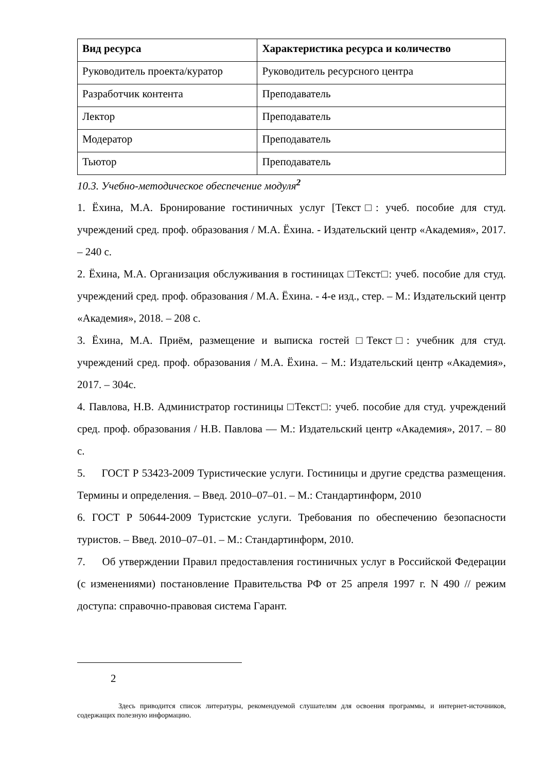| Вид ресурса | Характеристика ресурса и количество |
| --- | --- |
| Руководитель проекта/куратор | Руководитель ресурсного центра |
| Разработчик контента | Преподаватель |
| Лектор | Преподаватель |
| Модератор | Преподаватель |
| Тьютор | Преподаватель |
10.3. Учебно-методическое обеспечение модуля<sup>2</sup>
1. Ёхина, М.А. Бронирование гостиничных услуг [Текст□: учеб. пособие для студ. учреждений сред. проф. образования / М.А. Ёхина. - Издательский центр «Академия», 2017. – 240 с.
2. Ёхина, М.А. Организация обслуживания в гостиницах □Текст□: учеб. пособие для студ. учреждений сред. проф. образования / М.А. Ёхина. - 4-е изд., стер. – М.: Издательский центр «Академия», 2018. – 208 с.
3. Ёхина, М.А. Приём, размещение и выписка гостей □Текст□: учебник для студ. учреждений сред. проф. образования / М.А. Ёхина. – М.: Издательский центр «Академия», 2017. – 304с.
4. Павлова, Н.В. Администратор гостиницы □Текст□: учеб. пособие для студ. учреждений сред. проф. образования / Н.В. Павлова — М.: Издательский центр «Академия», 2017. – 80 с.
5. ГОСТ Р 53423-2009 Туристические услуги. Гостиницы и другие средства размещения. Термины и определения. – Введ. 2010–07–01. – М.: Стандартинформ, 2010
6. ГОСТ Р 50644-2009 Туристские услуги. Требования по обеспечению безопасности туристов. – Введ. 2010–07–01. – М.: Стандартинформ, 2010.
7. Об утверждении Правил предоставления гостиничных услуг в Российской Федерации (с изменениями) постановление Правительства РФ от 25 апреля 1997 г. N 490 // режим доступа: справочно-правовая система Гарант.
2
Здесь приводится список литературы, рекомендуемой слушателям для освоения программы, и интернет-источников, содержащих полезную информацию.